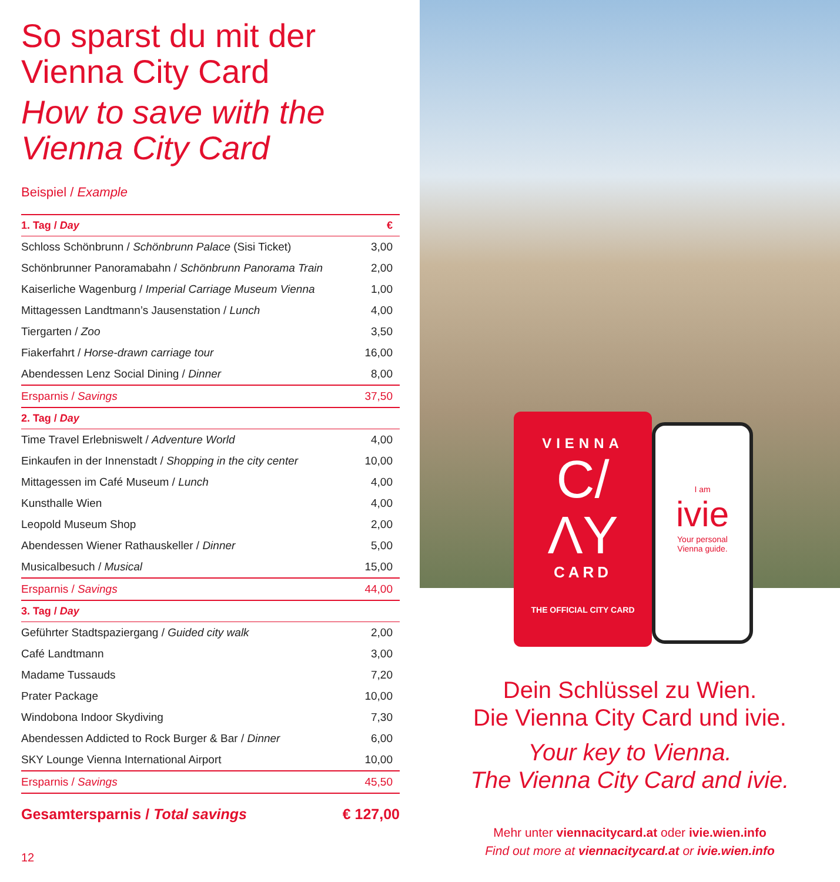So sparst du mit der
Vienna City Card
How to save with the
Vienna City Card
Beispiel / Example
| 1. Tag / Day | € |
| --- | --- |
| Schloss Schönbrunn / Schönbrunn Palace (Sisi Ticket) | 3,00 |
| Schönbrunner Panoramabahn / Schönbrunn Panorama Train | 2,00 |
| Kaiserliche Wagenburg / Imperial Carriage Museum Vienna | 1,00 |
| Mittagessen Landtmann’s Jausenstation / Lunch | 4,00 |
| Tiergarten / Zoo | 3,50 |
| Fiakerfahrt / Horse-drawn carriage tour | 16,00 |
| Abendessen Lenz Social Dining / Dinner | 8,00 |
| Ersparnis / Savings | 37,50 |
| 2. Tag / Day | |
| Time Travel Erlebniswelt / Adventure World | 4,00 |
| Einkaufen in der Innenstadt / Shopping in the city center | 10,00 |
| Mittagessen im Café Museum / Lunch | 4,00 |
| Kunsthalle Wien | 4,00 |
| Leopold Museum Shop | 2,00 |
| Abendessen Wiener Rathauskeller / Dinner | 5,00 |
| Musicalbesuch / Musical | 15,00 |
| Ersparnis / Savings | 44,00 |
| 3. Tag / Day | |
| Geführter Stadtspaziergang / Guided city walk | 2,00 |
| Café Landtmann | 3,00 |
| Madame Tussauds | 7,20 |
| Prater Package | 10,00 |
| Windobona Indoor Skydiving | 7,30 |
| Abendessen Addicted to Rock Burger & Bar / Dinner | 6,00 |
| SKY Lounge Vienna International Airport | 10,00 |
| Ersparnis / Savings | 45,50 |
Gesamtersparnis / Total savings € 127,00
12
VIENNA
C/
ΛY
CARD
THE OFFICIAL CITY CARD
I am
ivie
Your personal
Vienna guide.
Dein Schlüssel zu Wien.
Die Vienna City Card und ivie.
Your key to Vienna.
The Vienna City Card and ivie.
Mehr unter viennacitycard.at oder ivie.wien.info
Find out more at viennacitycard.at or ivie.wien.info